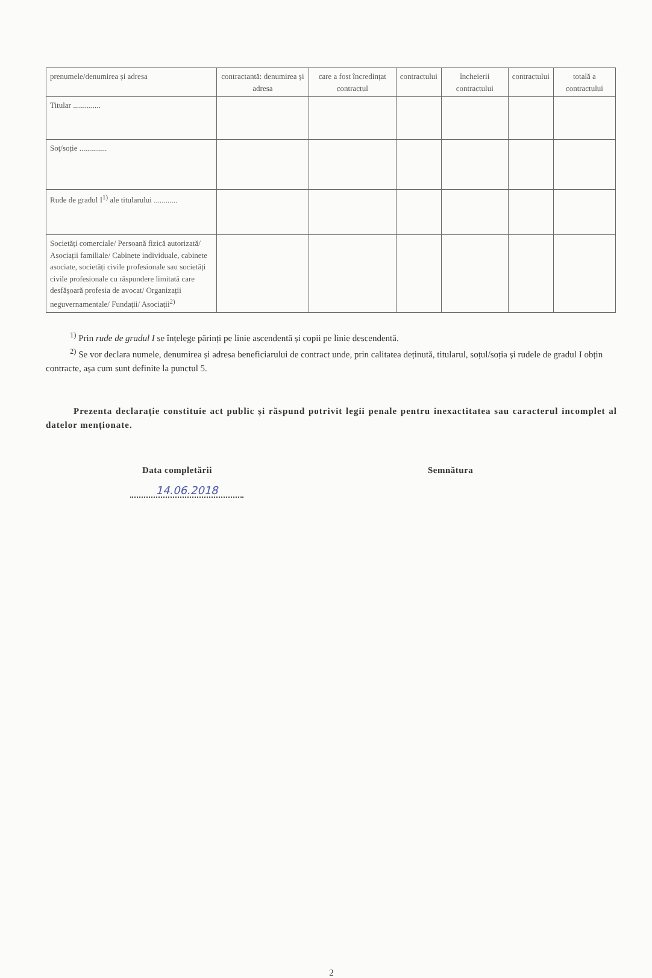| prenumele/denumirea și adresa | contractantă: denumirea și adresa | care a fost încredințat contractul | contractului | încheierii contractului | contractului | totală a contractului |
| Titular .............. | | | | | | |
| Soț/soție .............. | | | | | | |
| Rude de gradul I<sup>1)</sup> ale titularului ............ | | | | | | |
| Societăți comerciale/ Persoană fizică autorizată/ Asociații familiale/ Cabinete individuale, cabinete asociate, societăți civile profesionale sau societăți civile profesionale cu răspundere limitată care desfășoară profesia de avocat/ Organizații neguvernamentale/ Fundații/ Asociații<sup>2)</sup> | | | | | | |
<sup>1)</sup> Prin rude de gradul I se înțelege părinți pe linie ascendentă și copii pe linie descendentă.
<sup>2)</sup> Se vor declara numele, denumirea și adresa beneficiarului de contract unde, prin calitatea deținută, titularul, soțul/soția și rudele de gradul I obțin contracte, așa cum sunt definite la punctul 5.
Prezenta declarație constituie act public și răspund potrivit legii penale pentru inexactitatea sau caracterul incomplet al datelor menționate.
Data completării Semnătura
14.06.2018
2